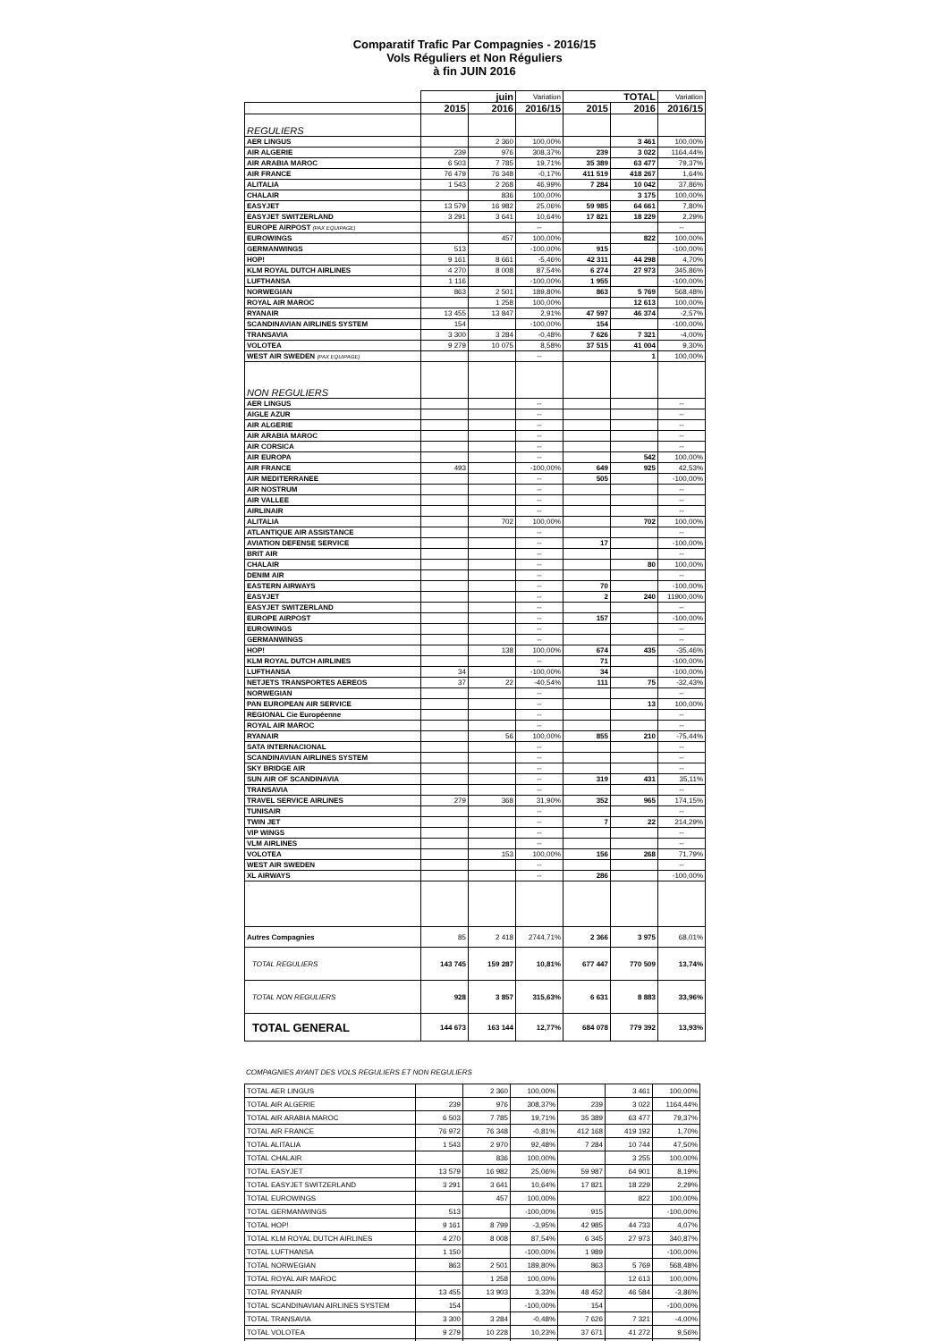Comparatif Trafic Par Compagnies - 2016/15
Vols Réguliers et Non Réguliers
à fin JUIN 2016
| | juin | | Variation | TOTAL | | Variation |
| --- | --- | --- | --- | --- | --- | --- |
| | 2015 | 2016 | 2016/15 | 2015 | 2016 | 2016/15 |
| REGULIERS | | | | | | |
| AER LINGUS | | 2 360 | 100,00% | | 3 461 | 100,00% |
| AIR ALGERIE | 239 | 976 | 308,37% | 239 | 3 022 | 1164,44% |
| AIR ARABIA MAROC | 6 503 | 7 785 | 19,71% | 35 389 | 63 477 | 79,37% |
| AIR FRANCE | 76 479 | 76 348 | -0,17% | 411 519 | 418 267 | 1,64% |
| ALITALIA | 1 543 | 2 268 | 46,99% | 7 284 | 10 042 | 37,86% |
| CHALAIR | | 836 | 100,00% | | 3 175 | 100,00% |
| EASYJET | 13 579 | 16 982 | 25,06% | 59 985 | 64 661 | 7,80% |
| EASYJET SWITZERLAND | 3 291 | 3 641 | 10,64% | 17 821 | 18 229 | 2,29% |
| EUROPE AIRPOST (PAX EQUIPAGE) | | | -- | | | -- |
| EUROWINGS | | 457 | 100,00% | | 822 | 100,00% |
| GERMANWINGS | 513 | | -100,00% | 915 | | -100,00% |
| HOP! | 9 161 | 8 661 | -5,46% | 42 311 | 44 298 | 4,70% |
| KLM ROYAL DUTCH AIRLINES | 4 270 | 8 008 | 87,54% | 6 274 | 27 973 | 345,86% |
| LUFTHANSA | 1 116 | | -100,00% | 1 955 | | -100,00% |
| NORWEGIAN | 863 | 2 501 | 189,80% | 863 | 5 769 | 568,48% |
| ROYAL AIR MAROC | | 1 258 | 100,00% | | 12 613 | 100,00% |
| RYANAIR | 13 455 | 13 847 | 2,91% | 47 597 | 46 374 | -2,57% |
| SCANDINAVIAN AIRLINES SYSTEM | 154 | | -100,00% | 154 | | -100,00% |
| TRANSAVIA | 3 300 | 3 284 | -0,48% | 7 626 | 7 321 | -4,00% |
| VOLOTEA | 9 279 | 10 075 | 8,58% | 37 515 | 41 004 | 9,30% |
| WEST AIR SWEDEN (PAX EQUIPAGE) | | | -- | | 1 | 100,00% |
| NON REGULIERS | | | | | | |
| AER LINGUS | | | -- | | | -- |
| AIGLE AZUR | | | -- | | | -- |
| AIR ALGERIE | | | -- | | | -- |
| AIR ARABIA MAROC | | | -- | | | -- |
| AIR CORSICA | | | -- | | | -- |
| AIR EUROPA | | | -- | | 542 | 100,00% |
| AIR FRANCE | 493 | | -100,00% | 649 | 925 | 42,53% |
| AIR MEDITERRANEE | | | -- | 505 | | -100,00% |
| AIR NOSTRUM | | | -- | | | -- |
| AIR VALLEE | | | -- | | | -- |
| AIRLINAIR | | | -- | | | -- |
| ALITALIA | | 702 | 100,00% | | 702 | 100,00% |
| ATLANTIQUE AIR ASSISTANCE | | | -- | | | -- |
| AVIATION DEFENSE SERVICE | | | -- | 17 | | -100,00% |
| BRIT AIR | | | -- | | | -- |
| CHALAIR | | | -- | | 80 | 100,00% |
| DENIM AIR | | | -- | | | -- |
| EASTERN AIRWAYS | | | -- | 70 | | -100,00% |
| EASYJET | | | -- | 2 | 240 | 11900,00% |
| EASYJET SWITZERLAND | | | -- | | | -- |
| EUROPE AIRPOST | | | -- | 157 | | -100,00% |
| EUROWINGS | | | -- | | | -- |
| GERMANWINGS | | | -- | | | -- |
| HOP! | | 138 | 100,00% | 674 | 435 | -35,46% |
| KLM ROYAL DUTCH AIRLINES | | | -- | 71 | | -100,00% |
| LUFTHANSA | 34 | | -100,00% | 34 | | -100,00% |
| NETJETS TRANSPORTES AEREOS | 37 | 22 | -40,54% | 111 | 75 | -32,43% |
| NORWEGIAN | | | -- | | | -- |
| PAN EUROPEAN AIR SERVICE | | | -- | | 13 | 100,00% |
| REGIONAL Cie Européenne | | | -- | | | -- |
| ROYAL AIR MAROC | | | -- | | | -- |
| RYANAIR | | 56 | 100,00% | 855 | 210 | -75,44% |
| SATA INTERNACIONAL | | | -- | | | -- |
| SCANDINAVIAN AIRLINES SYSTEM | | | -- | | | -- |
| SKY BRIDGE AIR | | | -- | | | -- |
| SUN AIR OF SCANDINAVIA | | | -- | 319 | 431 | 35,11% |
| TRANSAVIA | | | -- | | | -- |
| TRAVEL SERVICE AIRLINES | 279 | 368 | 31,90% | 352 | 965 | 174,15% |
| TUNISAIR | | | -- | | | -- |
| TWIN JET | | | -- | 7 | 22 | 214,29% |
| VIP WINGS | | | -- | | | -- |
| VLM AIRLINES | | | -- | | | -- |
| VOLOTEA | | 153 | 100,00% | 156 | 268 | 71,79% |
| WEST AIR SWEDEN | | | -- | | | -- |
| XL AIRWAYS | | | -- | 286 | | -100,00% |
| Autres Compagnies | 85 | 2 418 | 2744,71% | 2 366 | 3 975 | 68,01% |
| TOTAL REGULIERS | 143 745 | 159 287 | 10,81% | 677 447 | 770 509 | 13,74% |
| TOTAL NON REGULIERS | 928 | 3 857 | 315,63% | 6 631 | 8 883 | 33,96% |
| TOTAL GENERAL | 144 673 | 163 144 | 12,77% | 684 078 | 779 392 | 13,93% |
COMPAGNIES AYANT DES VOLS REGULIERS ET NON REGULIERS
| TOTAL AER LINGUS | | 2 360 | 100,00% | | 3 461 | 100,00% |
| TOTAL AIR ALGERIE | 239 | 976 | 308,37% | 239 | 3 022 | 1164,44% |
| TOTAL AIR ARABIA MAROC | 6 503 | 7 785 | 19,71% | 35 389 | 63 477 | 79,37% |
| TOTAL AIR FRANCE | 76 972 | 76 348 | -0,81% | 412 168 | 419 192 | 1,70% |
| TOTAL ALITALIA | 1 543 | 2 970 | 92,48% | 7 284 | 10 744 | 47,50% |
| TOTAL CHALAIR | | 836 | 100,00% | | 3 255 | 100,00% |
| TOTAL EASYJET | 13 579 | 16 982 | 25,06% | 59 987 | 64 901 | 8,19% |
| TOTAL EASYJET SWITZERLAND | 3 291 | 3 641 | 10,64% | 17 821 | 18 229 | 2,29% |
| TOTAL EUROWINGS | | 457 | 100,00% | | 822 | 100,00% |
| TOTAL GERMANWINGS | 513 | | -100,00% | 915 | | -100,00% |
| TOTAL HOP! | 9 161 | 8 799 | -3,95% | 42 985 | 44 733 | 4,07% |
| TOTAL KLM ROYAL DUTCH AIRLINES | 4 270 | 8 008 | 87,54% | 6 345 | 27 973 | 340,87% |
| TOTAL LUFTHANSA | 1 150 | | -100,00% | 1 989 | | -100,00% |
| TOTAL NORWEGIAN | 863 | 2 501 | 189,80% | 863 | 5 769 | 568,48% |
| TOTAL ROYAL AIR MAROC | | 1 258 | 100,00% | | 12 613 | 100,00% |
| TOTAL RYANAIR | 13 455 | 13 903 | 3,33% | 48 452 | 46 584 | -3,86% |
| TOTAL SCANDINAVIAN AIRLINES SYSTEM | 154 | | -100,00% | 154 | | -100,00% |
| TOTAL TRANSAVIA | 3 300 | 3 284 | -0,48% | 7 626 | 7 321 | -4,00% |
| TOTAL VOLOTEA | 9 279 | 10 228 | 10,23% | 37 671 | 41 272 | 9,56% |